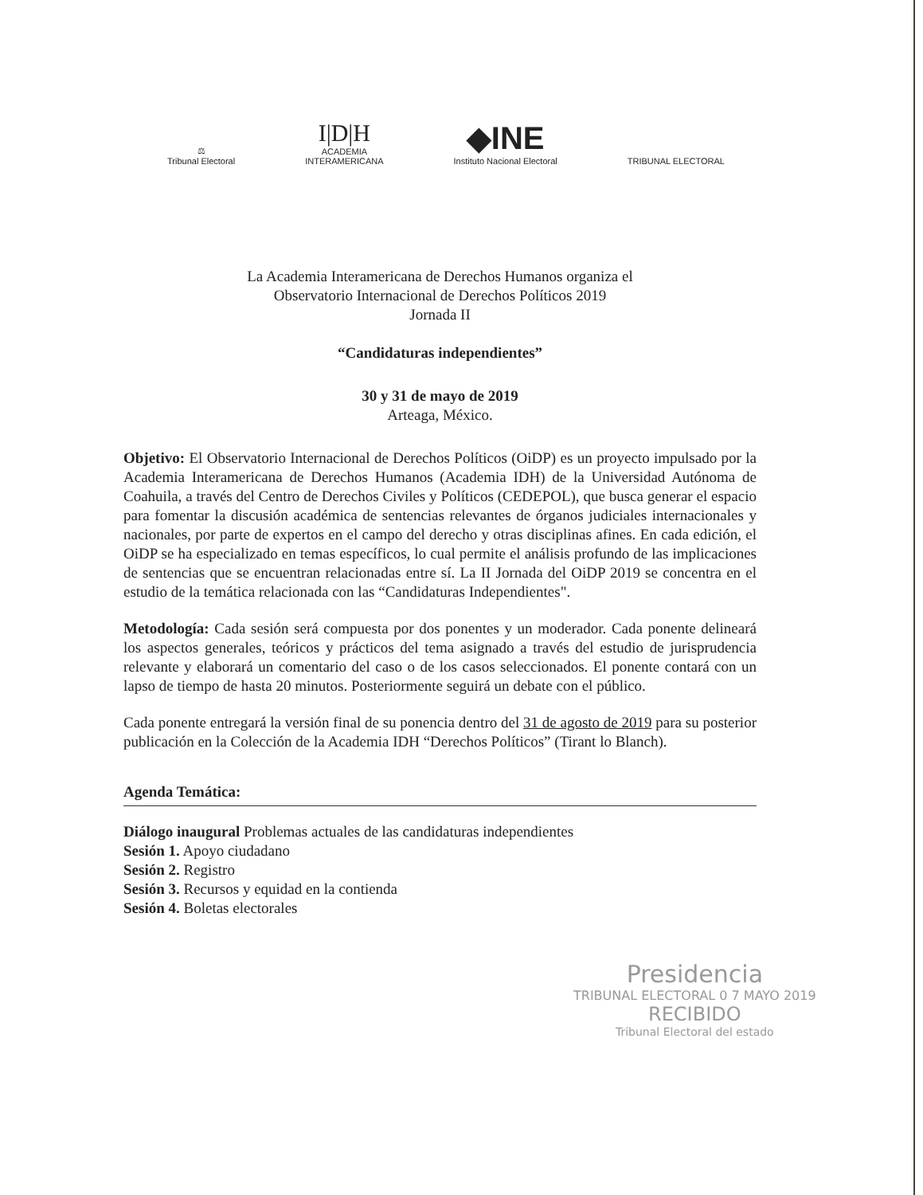⚖
Tribunal Electoral
I|D|H
ACADEMIA
INTERAMERICANA
◆INE
Instituto Nacional Electoral
TRIBUNAL ELECTORAL
La Academia Interamericana de Derechos Humanos organiza el
Observatorio Internacional de Derechos Políticos 2019
Jornada II
“Candidaturas independientes”
30 y 31 de mayo de 2019
Arteaga, México.
Objetivo: El Observatorio Internacional de Derechos Políticos (OiDP) es un proyecto impulsado por la Academia Interamericana de Derechos Humanos (Academia IDH) de la Universidad Autónoma de Coahuila, a través del Centro de Derechos Civiles y Políticos (CEDEPOL), que busca generar el espacio para fomentar la discusión académica de sentencias relevantes de órganos judiciales internacionales y nacionales, por parte de expertos en el campo del derecho y otras disciplinas afines. En cada edición, el OiDP se ha especializado en temas específicos, lo cual permite el análisis profundo de las implicaciones de sentencias que se encuentran relacionadas entre sí. La II Jornada del OiDP 2019 se concentra en el estudio de la temática relacionada con las “Candidaturas Independientes".
Metodología: Cada sesión será compuesta por dos ponentes y un moderador. Cada ponente delineará los aspectos generales, teóricos y prácticos del tema asignado a través del estudio de jurisprudencia relevante y elaborará un comentario del caso o de los casos seleccionados. El ponente contará con un lapso de tiempo de hasta 20 minutos. Posteriormente seguirá un debate con el público.
Cada ponente entregará la versión final de su ponencia dentro del 31 de agosto de 2019 para su posterior publicación en la Colección de la Academia IDH “Derechos Políticos” (Tirant lo Blanch).
Agenda Temática:
Diálogo inaugural Problemas actuales de las candidaturas independientes
Sesión 1. Apoyo ciudadano
Sesión 2. Registro
Sesión 3. Recursos y equidad en la contienda
Sesión 4. Boletas electorales
Presidencia
TRIBUNAL ELECTORAL 0 7 MAYO 2019
RECIBIDO
Tribunal Electoral del estado